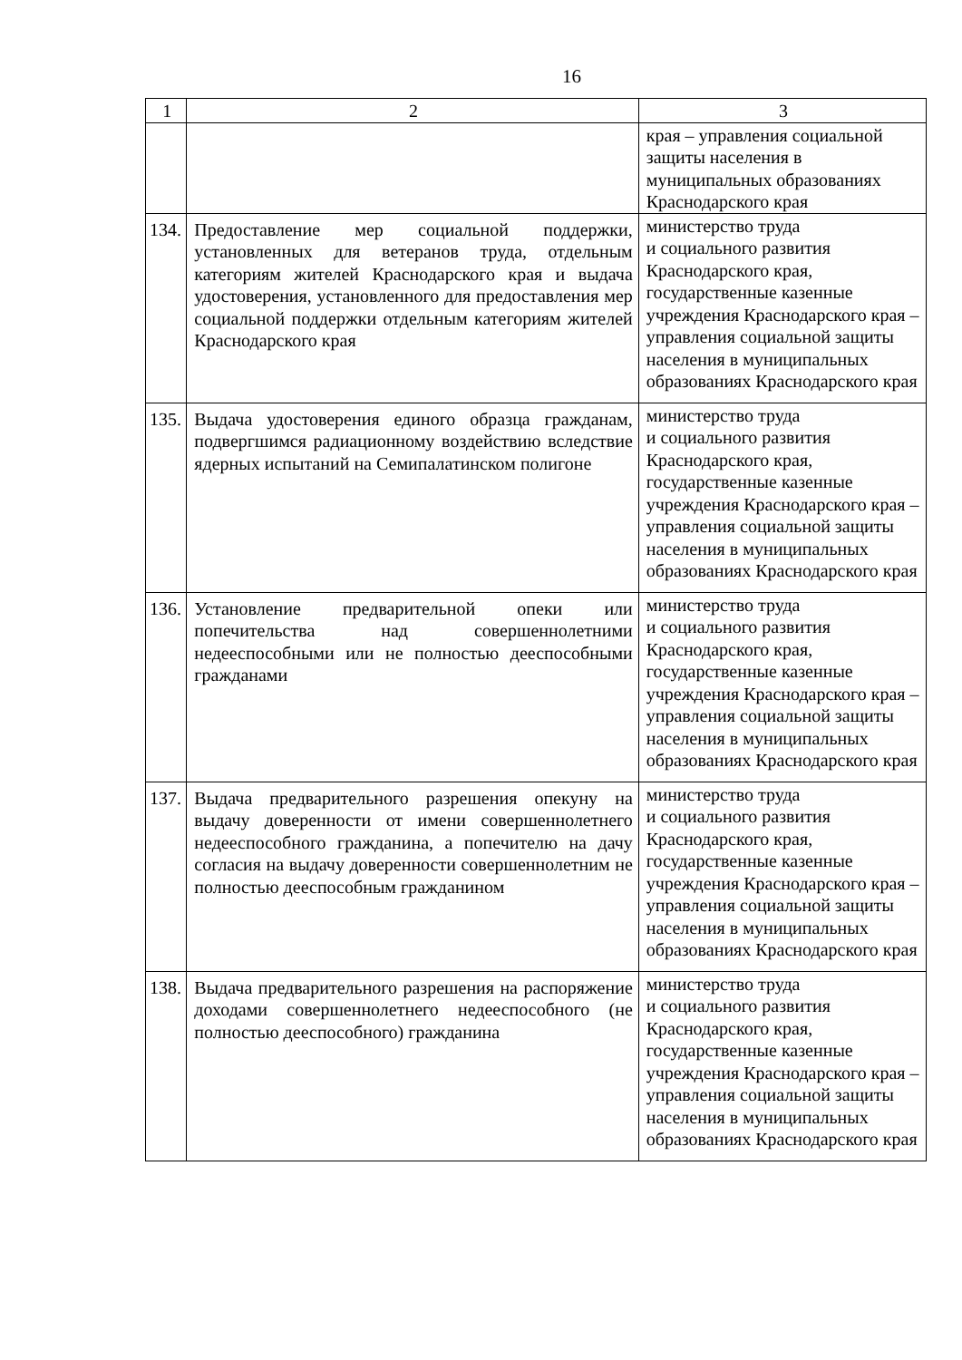16
| 1 | 2 | 3 |
| --- | --- | --- |
| | | края – управления социальной защиты населения в муниципальных образованиях Краснодарского края |
| 134. | Предоставление мер социальной поддержки, установленных для ветеранов труда, отдельным категориям жителей Краснодарского края и выдача удостоверения, установленного для предоставления мер социальной поддержки отдельным категориям жителей Краснодарского края | министерство труда и социального развития Краснодарского края, государственные казенные учреждения Краснодарского края – управления социальной защиты населения в муниципальных образованиях Краснодарского края |
| 135. | Выдача удостоверения единого образца гражданам, подвергшимся радиационному воздействию вследствие ядерных испытаний на Семипалатинском полигоне | министерство труда и социального развития Краснодарского края, государственные казенные учреждения Краснодарского края – управления социальной защиты населения в муниципальных образованиях Краснодарского края |
| 136. | Установление предварительной опеки или попечительства над совершеннолетними недееспособными или не полностью дееспособными гражданами | министерство труда и социального развития Краснодарского края, государственные казенные учреждения Краснодарского края – управления социальной защиты населения в муниципальных образованиях Краснодарского края |
| 137. | Выдача предварительного разрешения опекуну на выдачу доверенности от имени совершеннолетнего недееспособного гражданина, а попечителю на дачу согласия на выдачу доверенности совершеннолетним не полностью дееспособным гражданином | министерство труда и социального развития Краснодарского края, государственные казенные учреждения Краснодарского края – управления социальной защиты населения в муниципальных образованиях Краснодарского края |
| 138. | Выдача предварительного разрешения на распоряжение доходами совершеннолетнего недееспособного (не полностью дееспособного) гражданина | министерство труда и социального развития Краснодарского края, государственные казенные учреждения Краснодарского края – управления социальной защиты населения в муниципальных образованиях Краснодарского края |